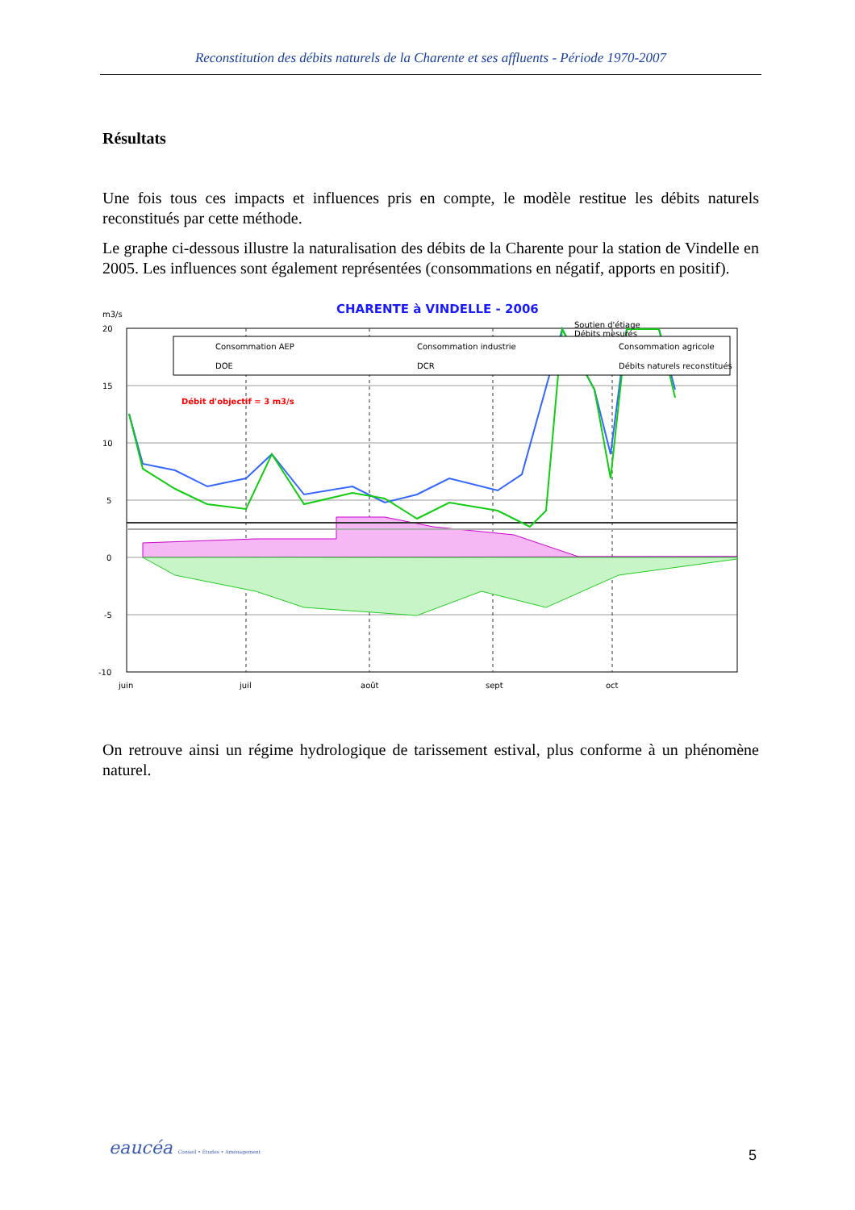Reconstitution des débits naturels de la Charente et ses affluents - Période 1970-2007
Résultats
Une fois tous ces impacts et influences pris en compte, le modèle restitue les débits naturels reconstitués par cette méthode.
Le graphe ci-dessous illustre la naturalisation des débits de la Charente pour la station de Vindelle en 2005. Les influences sont également représentées (consommations en négatif, apports en positif).
CHARENTE à VINDELLE - 2006
m3/s
20
15
10
5
0
-5
-10
Consommation AEP
Consommation industrie
Consommation agricole
DOE
DCR
Débits naturels reconstitués
.
Débit d'objectif = 3 m3/s
juin
juil
août
sept
oct
Soutien d'étiage
Débits mesurés
On retrouve ainsi un régime hydrologique de tarissement estival, plus conforme à un phénomène naturel.
eaucéa Conseil • Études • Aménagement
5